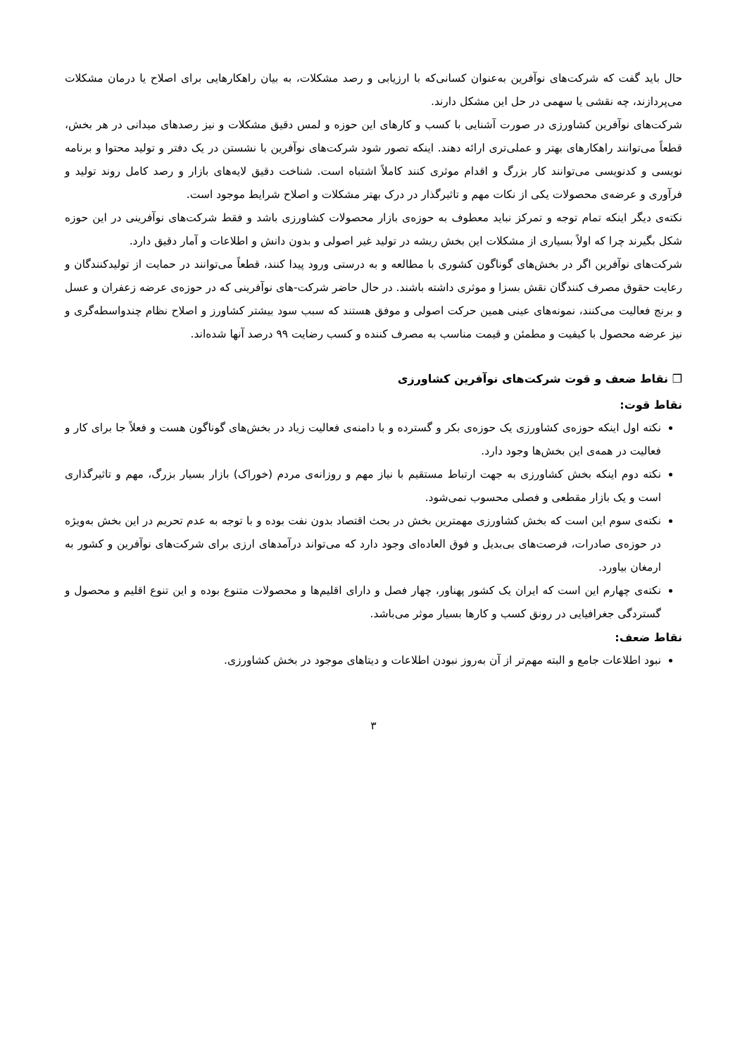حال باید گفت که شرکت‌های نوآفرین به‌عنوان کسانی‌که با ارزیابی و رصد مشکلات، به بیان راهکارهایی برای اصلاح یا درمان مشکلات می‌پردازند، چه نقشی یا سهمی در حل این مشکل دارند.
شرکت‌های نوآفرین کشاورزی در صورت آشنایی با کسب و کارهای این حوزه و لمس دقیق مشکلات و نیز رصدهای میدانی در هر بخش، قطعاً می‌توانند راهکارهای بهتر و عملی‌تری ارائه دهند. اینکه تصور شود شرکت‌های نوآفرین با نشستن در یک دفتر و تولید محتوا و برنامه نویسی و کدنویسی می‌توانند کار بزرگ و اقدام موثری کنند کاملاً اشتباه است. شناخت دقیق لایه‌های بازار و رصد کامل روند تولید و فرآوری و عرضه‌ی محصولات یکی از نکات مهم و تاثیرگذار در درک بهتر مشکلات و اصلاح شرایط موجود است.
نکته‌ی دیگر اینکه تمام توجه و تمرکز نباید معطوف به حوزه‌ی بازار محصولات کشاورزی باشد و فقط شرکت‌های نوآفرینی در این حوزه شکل بگیرند چرا که اولاً بسیاری از مشکلات این بخش ریشه در تولید غیر اصولی و بدون دانش و اطلاعات و آمار دقیق دارد.
شرکت‌های نوآفرین اگر در بخش‌های گوناگون کشوری با مطالعه و به درستی ورود پیدا کنند، قطعاً می‌توانند در حمایت از تولیدکنندگان و رعایت حقوق مصرف کنندگان نقش بسزا و موثری داشته باشند. در حال حاضر شرکت-های نوآفرینی که در حوزه‌ی عرضه زعفران و عسل و برنج فعالیت می‌کنند، نمونه‌های عینی همین حرکت اصولی و موفق هستند که سبب سود بیشتر کشاورز و اصلاح نظام چندواسطه‌گری و نیز عرضه محصول با کیفیت و مطمئن و قیمت مناسب به مصرف کننده و کسب رضایت ۹۹ درصد آنها شده‌اند.
❒ نقاط ضعف و قوت شرکت‌های نوآفرین کشاورزی
نقاط قوت:
نکته اول اینکه حوزه‌ی کشاورزی یک حوزه‌ی بکر و گسترده و با دامنه‌ی فعالیت زیاد در بخش‌های گوناگون هست و فعلاً جا برای کار و فعالیت در همه‌ی این بخش‌ها وجود دارد.
نکته دوم اینکه بخش کشاورزی به جهت ارتباط مستقیم با نیاز مهم و روزانه‌ی مردم (خوراک) بازار بسیار بزرگ، مهم و تاثیرگذاری است و یک بازار مقطعی و فصلی محسوب نمی‌شود.
نکته‌ی سوم این است که بخش کشاورزی مهمترین بخش در بحث اقتصاد بدون نفت بوده و با توجه به عدم تحریم در این بخش به‌ویژه در حوزه‌ی صادرات، فرصت‌های بی‌بدیل و فوق العاده‌ای وجود دارد که می‌تواند درآمدهای ارزی برای شرکت‌های نوآفرین و کشور به ارمغان بیاورد.
نکته‌ی چهارم این است که ایران یک کشور پهناور، چهار فصل و دارای اقلیم‌ها و محصولات متنوع بوده و این تنوع اقلیم و محصول و گستردگی جغرافیایی در رونق کسب و کارها بسیار موثر می‌باشد.
نقاط ضعف:
نبود اطلاعات جامع و البته مهم‌تر از آن به‌روز نبودن اطلاعات و دیتاهای موجود در بخش کشاورزی.
۳